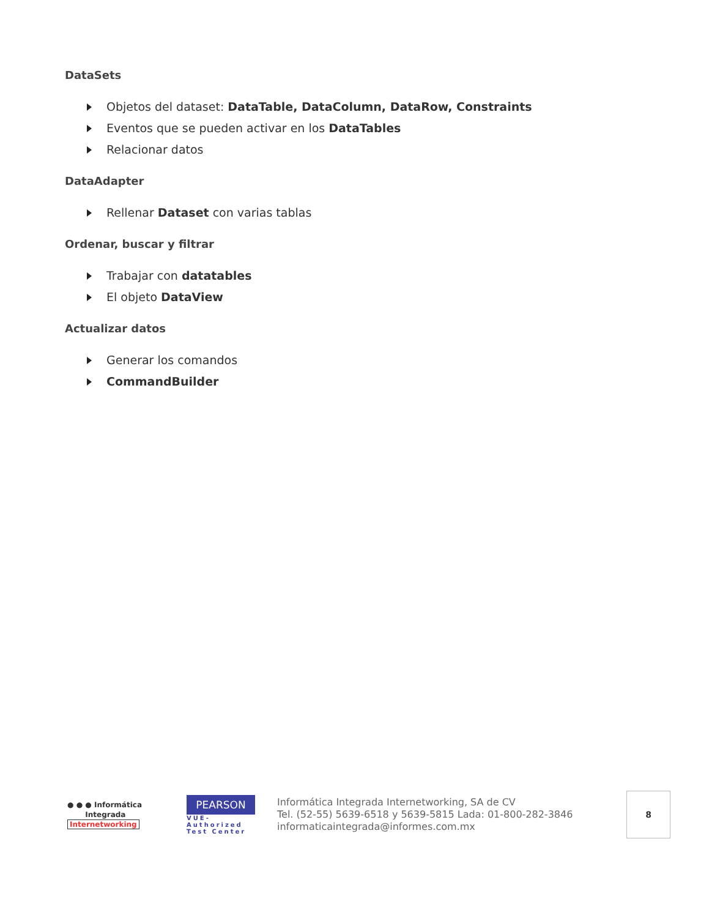DataSets
Objetos del dataset: DataTable, DataColumn, DataRow, Constraints
Eventos que se pueden activar en los DataTables
Relacionar datos
DataAdapter
Rellenar Dataset con varias tablas
Ordenar, buscar y filtrar
Trabajar con datatables
El objeto DataView
Actualizar datos
Generar los comandos
CommandBuilder
● ● ● Informática
Integrada
Internetworking
PEARSON
VUE-Authorized Test Center
Informática Integrada Internetworking, SA de CV
Tel. (52-55) 5639-6518 y 5639-5815 Lada: 01-800-282-3846
informaticaintegrada@informes.com.mx
8